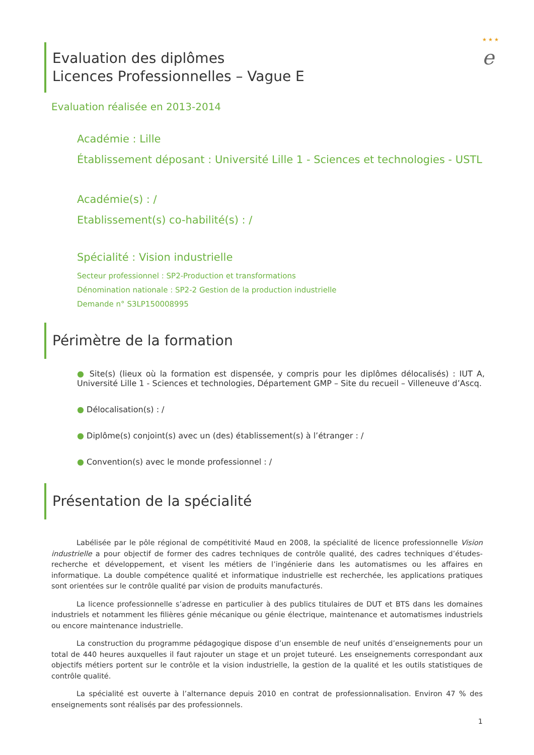★ ★ ★
e
Evaluation des diplômes
Licences Professionnelles – Vague E
Evaluation réalisée en 2013-2014
Académie : Lille
Établissement déposant : Université Lille 1 - Sciences et technologies - USTL
Académie(s) : /
Etablissement(s) co-habilité(s) : /
Spécialité : Vision industrielle
Secteur professionnel : SP2-Production et transformations
Dénomination nationale : SP2-2 Gestion de la production industrielle
Demande n° S3LP150008995
Périmètre de la formation
● Site(s) (lieux où la formation est dispensée, y compris pour les diplômes délocalisés) : IUT A, Université Lille 1 - Sciences et technologies, Département GMP – Site du recueil – Villeneuve d’Ascq.
● Délocalisation(s) : /
● Diplôme(s) conjoint(s) avec un (des) établissement(s) à l’étranger : /
● Convention(s) avec le monde professionnel : /
Présentation de la spécialité
Labélisée par le pôle régional de compétitivité Maud en 2008, la spécialité de licence professionnelle Vision industrielle a pour objectif de former des cadres techniques de contrôle qualité, des cadres techniques d’études-recherche et développement, et visent les métiers de l’ingénierie dans les automatismes ou les affaires en informatique. La double compétence qualité et informatique industrielle est recherchée, les applications pratiques sont orientées sur le contrôle qualité par vision de produits manufacturés.
La licence professionnelle s’adresse en particulier à des publics titulaires de DUT et BTS dans les domaines industriels et notamment les filières génie mécanique ou génie électrique, maintenance et automatismes industriels ou encore maintenance industrielle.
La construction du programme pédagogique dispose d’un ensemble de neuf unités d’enseignements pour un total de 440 heures auxquelles il faut rajouter un stage et un projet tuteuré. Les enseignements correspondant aux objectifs métiers portent sur le contrôle et la vision industrielle, la gestion de la qualité et les outils statistiques de contrôle qualité.
La spécialité est ouverte à l’alternance depuis 2010 en contrat de professionnalisation. Environ 47 % des enseignements sont réalisés par des professionnels.
1